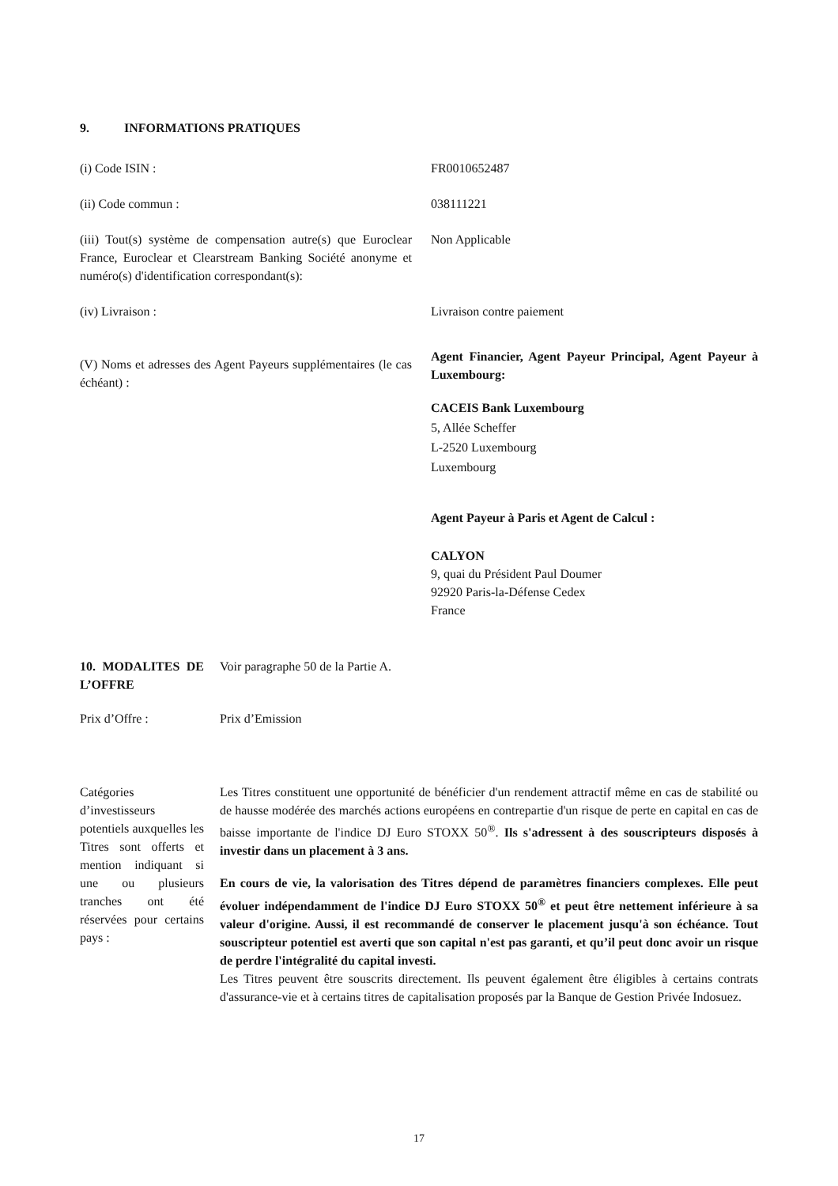9. INFORMATIONS PRATIQUES
(i) Code ISIN : FR0010652487
(ii) Code commun : 038111221
(iii) Tout(s) système de compensation autre(s) que Euroclear France, Euroclear et Clearstream Banking Société anonyme et numéro(s) d'identification correspondant(s):
Non Applicable
(iv) Livraison : Livraison contre paiement
(V) Noms et adresses des Agent Payeurs supplémentaires (le cas échéant) :
Agent Financier, Agent Payeur Principal, Agent Payeur à Luxembourg:
CACEIS Bank Luxembourg
5, Allée Scheffer
L-2520 Luxembourg
Luxembourg
Agent Payeur à Paris et Agent de Calcul :
CALYON
9, quai du Président Paul Doumer
92920 Paris-la-Défense Cedex
France
10. MODALITES DE L’OFFRE
Voir paragraphe 50 de la Partie A.
Prix d’Offre : Prix d’Emission
Catégories d’investisseurs potentiels auxquelles les Titres sont offerts et mention indiquant si une ou plusieurs tranches ont été réservées pour certains pays :
Les Titres constituent une opportunité de bénéficier d'un rendement attractif même en cas de stabilité ou de hausse modérée des marchés actions européens en contrepartie d'un risque de perte en capital en cas de baisse importante de l'indice DJ Euro STOXX 50<sup>®</sup>. Ils s'adressent à des souscripteurs disposés à investir dans un placement à 3 ans.
En cours de vie, la valorisation des Titres dépend de paramètres financiers complexes. Elle peut évoluer indépendamment de l'indice DJ Euro STOXX 50<sup>®</sup> et peut être nettement inférieure à sa valeur d'origine. Aussi, il est recommandé de conserver le placement jusqu'à son échéance. Tout souscripteur potentiel est averti que son capital n'est pas garanti, et qu’il peut donc avoir un risque de perdre l'intégralité du capital investi.
Les Titres peuvent être souscrits directement. Ils peuvent également être éligibles à certains contrats d'assurance-vie et à certains titres de capitalisation proposés par la Banque de Gestion Privée Indosuez.
17